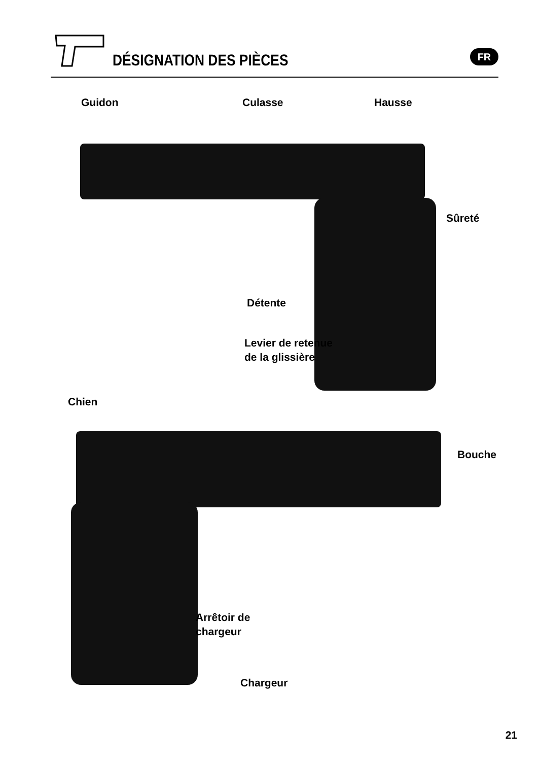DÉSIGNATION DES PIÈCES
FR
Guidon Culasse Hausse
Sûreté
Détente
Levier de retenue
de la glissière
Chien
Bouche
Arrêtoir de
chargeur
Chargeur
21